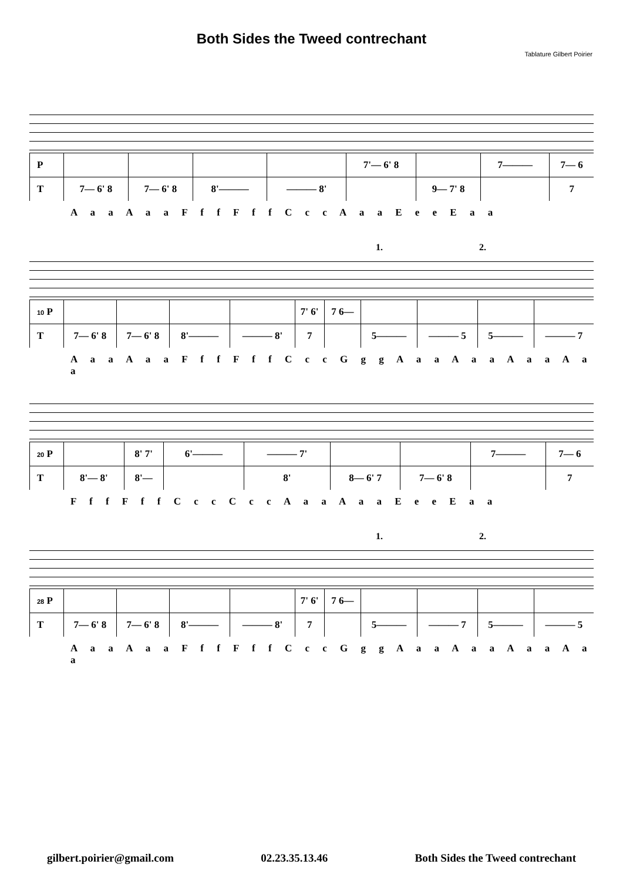Both Sides the Tweed contrechant
Tablature Gilbert Poirier
| P | | | | | 7'— 6' 8 | | 7——— | 7— 6 |
| T | 7— 6' 8 | 7— 6' 8 | 8'——— | ——— 8' | | 9— 7' 8 | | 7 |
A a a A a a F f f F f f C c c A a a E e e E a a
1. 2.
| 10 P | | | | | 7' 6' | 7 6— | | | | |
| T | 7— 6' 8 | 7— 6' 8 | 8'——— | ——— 8' | 7 | | 5——— | ——— 5 | 5——— | ——— 7 |
A a a A a a F f f F f f C c c G g g A a a A a a A a a A a a
| 20 P | | 8' 7' | 6'——— | ——— 7' | | | 7——— | 7— 6 |
| T | 8'— 8' | 8'— | | 8' | 8— 6' 7 | 7— 6' 8 | | 7 |
F f f F f f C c c C c c A a a A a a E e e E a a
1. 2.
| 28 P | | | | | 7' 6' | 7 6— | | | | |
| T | 7— 6' 8 | 7— 6' 8 | 8'——— | ——— 8' | 7 | | 5——— | ——— 7 | 5——— | ——— 5 |
A a a A a a F f f F f f C c c G g g A a a A a a A a a A a a
gilbert.poirier@gmail.com 02.23.35.13.46 Both Sides the Tweed contrechant